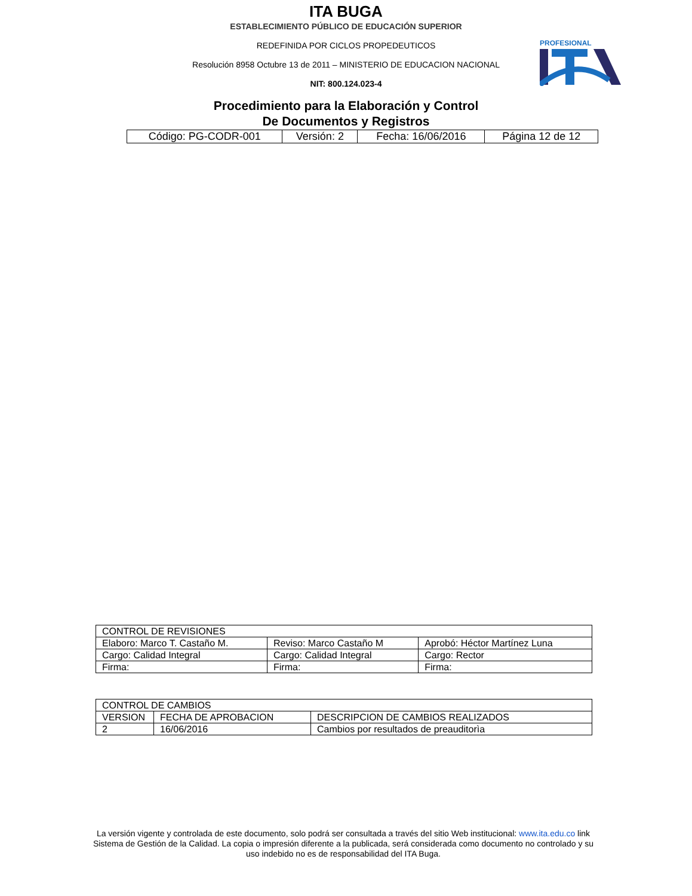ITA BUGA
ESTABLECIMIENTO PÚBLICO DE EDUCACIÓN SUPERIOR
REDEFINIDA POR CICLOS PROPEDEUTICOS
Resolución 8958 Octubre 13 de 2011 – MINISTERIO DE EDUCACION NACIONAL
NIT: 800.124.023-4
Procedimiento para la Elaboración y Control
De Documentos y Registros
PROFESIONAL
| Código: PG-CODR-001 | Versión: 2 | Fecha: 16/06/2016 | Página 12 de 12 |
| CONTROL DE REVISIONES | | |
| --- | --- | --- |
| Elaboro: Marco T. Castaño M. | Reviso: Marco Castaño M | Aprobó: Héctor Martínez Luna |
| Cargo: Calidad Integral | Cargo: Calidad Integral | Cargo: Rector |
| Firma: | Firma: | Firma: |
| CONTROL DE CAMBIOS | | |
| --- | --- | --- |
| VERSION | FECHA DE APROBACION | DESCRIPCION DE CAMBIOS REALIZADOS |
| 2 | 16/06/2016 | Cambios por resultados de preauditorìa |
La versión vigente y controlada de este documento, solo podrá ser consultada a través del sitio Web institucional: www.ita.edu.co link Sistema de Gestión de la Calidad. La copia o impresión diferente a la publicada, será considerada como documento no controlado y su uso indebido no es de responsabilidad del ITA Buga.